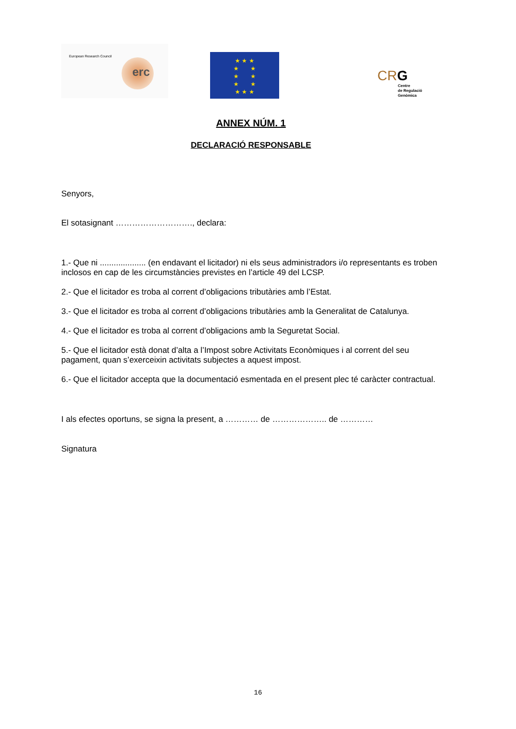European Research Council
erc
★ ★ ★
★ ★
★ ★
★ ★
★ ★ ★
CRG
Centre
de Regulació
Genòmica
ANNEX NÚM. 1
DECLARACIÓ RESPONSABLE
Senyors,
El sotasignant ………………………., declara:
1.- Que ni .................... (en endavant el licitador) ni els seus administradors i/o representants es troben inclosos en cap de les circumstàncies previstes en l’article 49 del LCSP.
2.- Que el licitador es troba al corrent d’obligacions tributàries amb l’Estat.
3.- Que el licitador es troba al corrent d’obligacions tributàries amb la Generalitat de Catalunya.
4.- Que el licitador es troba al corrent d’obligacions amb la Seguretat Social.
5.- Que el licitador està donat d’alta a l’Impost sobre Activitats Econòmiques i al corrent del seu pagament, quan s’exerceixin activitats subjectes a aquest impost.
6.- Que el licitador accepta que la documentació esmentada en el present plec té caràcter contractual.
I als efectes oportuns, se signa la present, a ………… de ……………….. de …………
Signatura
16